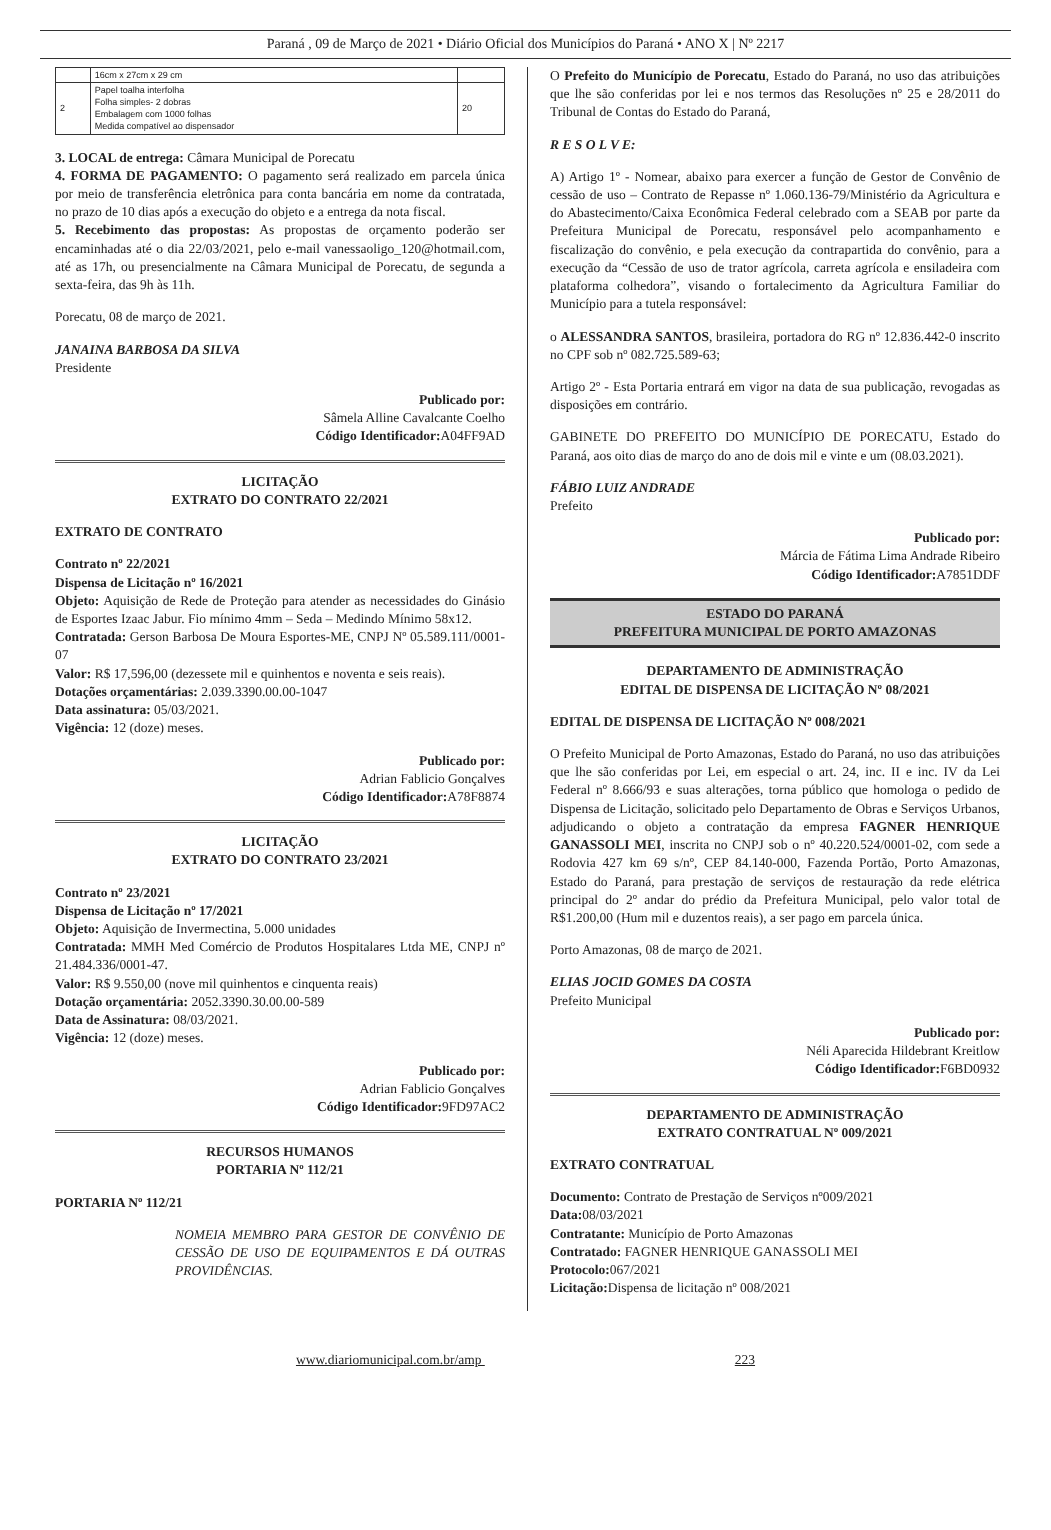Paraná , 09 de Março de 2021 • Diário Oficial dos Municípios do Paraná • ANO X | Nº 2217
| | 16cm x 27cm x 29 cm | |
| 2 | Papel toalha interfolha Folha simples- 2 dobras Embalagem com 1000 folhas Medida compatível ao dispensador | 20 |
3. LOCAL de entrega: Câmara Municipal de Porecatu
4. FORMA DE PAGAMENTO: O pagamento será realizado em parcela única por meio de transferência eletrônica para conta bancária em nome da contratada, no prazo de 10 dias após a execução do objeto e a entrega da nota fiscal.
5. Recebimento das propostas: As propostas de orçamento poderão ser encaminhadas até o dia 22/03/2021, pelo e-mail vanessaoligo_120@hotmail.com, até as 17h, ou presencialmente na Câmara Municipal de Porecatu, de segunda a sexta-feira, das 9h às 11h.
Porecatu, 08 de março de 2021.
JANAINA BARBOSA DA SILVA
Presidente
Publicado por:
Sâmela Alline Cavalcante Coelho
Código Identificador: A04FF9AD
LICITAÇÃO
EXTRATO DO CONTRATO 22/2021
EXTRATO DE CONTRATO
Contrato nº 22/2021
Dispensa de Licitação nº 16/2021
Objeto: Aquisição de Rede de Proteção para atender as necessidades do Ginásio de Esportes Izaac Jabur. Fio mínimo 4mm – Seda – Medindo Mínimo 58x12.
Contratada: Gerson Barbosa De Moura Esportes-ME, CNPJ Nº 05.589.111/0001-07
Valor: R$ 17,596,00 (dezessete mil e quinhentos e noventa e seis reais).
Dotações orçamentárias: 2.039.3390.00.00-1047
Data assinatura: 05/03/2021.
Vigência: 12 (doze) meses.
Publicado por:
Adrian Fablicio Gonçalves
Código Identificador: A78F8874
LICITAÇÃO
EXTRATO DO CONTRATO 23/2021
Contrato nº 23/2021
Dispensa de Licitação nº 17/2021
Objeto: Aquisição de Invermectina, 5.000 unidades
Contratada: MMH Med Comércio de Produtos Hospitalares Ltda ME, CNPJ nº 21.484.336/0001-47.
Valor: R$ 9.550,00 (nove mil quinhentos e cinquenta reais)
Dotação orçamentária: 2052.3390.30.00.00-589
Data de Assinatura: 08/03/2021.
Vigência: 12 (doze) meses.
Publicado por:
Adrian Fablicio Gonçalves
Código Identificador: 9FD97AC2
RECURSOS HUMANOS
PORTARIA Nº 112/21
PORTARIA Nº 112/21
NOMEIA MEMBRO PARA GESTOR DE CONVÊNIO DE CESSÃO DE USO DE EQUIPAMENTOS E DÁ OUTRAS PROVIDÊNCIAS.
O Prefeito do Município de Porecatu, Estado do Paraná, no uso das atribuições que lhe são conferidas por lei e nos termos das Resoluções nº 25 e 28/2011 do Tribunal de Contas do Estado do Paraná,
R E S O L V E:
A) Artigo 1º - Nomear, abaixo para exercer a função de Gestor de Convênio de cessão de uso – Contrato de Repasse nº 1.060.136-79/Ministério da Agricultura e do Abastecimento/Caixa Econômica Federal celebrado com a SEAB por parte da Prefeitura Municipal de Porecatu, responsável pelo acompanhamento e fiscalização do convênio, e pela execução da contrapartida do convênio, para a execução da “Cessão de uso de trator agrícola, carreta agrícola e ensiladeira com plataforma colhedora”, visando o fortalecimento da Agricultura Familiar do Município para a tutela responsável:
o ALESSANDRA SANTOS, brasileira, portadora do RG nº 12.836.442-0 inscrito no CPF sob nº 082.725.589-63;
Artigo 2º - Esta Portaria entrará em vigor na data de sua publicação, revogadas as disposições em contrário.
GABINETE DO PREFEITO DO MUNICÍPIO DE PORECATU, Estado do Paraná, aos oito dias de março do ano de dois mil e vinte e um (08.03.2021).
FÁBIO LUIZ ANDRADE
Prefeito
Publicado por:
Márcia de Fátima Lima Andrade Ribeiro
Código Identificador: A7851DDF
ESTADO DO PARANÁ
PREFEITURA MUNICIPAL DE PORTO AMAZONAS
DEPARTAMENTO DE ADMINISTRAÇÃO
EDITAL DE DISPENSA DE LICITAÇÃO Nº 08/2021
EDITAL DE DISPENSA DE LICITAÇÃO Nº 008/2021
O Prefeito Municipal de Porto Amazonas, Estado do Paraná, no uso das atribuições que lhe são conferidas por Lei, em especial o art. 24, inc. II e inc. IV da Lei Federal nº 8.666/93 e suas alterações, torna público que homologa o pedido de Dispensa de Licitação, solicitado pelo Departamento de Obras e Serviços Urbanos, adjudicando o objeto a contratação da empresa FAGNER HENRIQUE GANASSOLI MEI, inscrita no CNPJ sob o nº 40.220.524/0001-02, com sede a Rodovia 427 km 69 s/nº, CEP 84.140-000, Fazenda Portão, Porto Amazonas, Estado do Paraná, para prestação de serviços de restauração da rede elétrica principal do 2º andar do prédio da Prefeitura Municipal, pelo valor total de R$1.200,00 (Hum mil e duzentos reais), a ser pago em parcela única.
Porto Amazonas, 08 de março de 2021.
ELIAS JOCID GOMES DA COSTA
Prefeito Municipal
Publicado por:
Néli Aparecida Hildebrant Kreitlow
Código Identificador: F6BD0932
DEPARTAMENTO DE ADMINISTRAÇÃO
EXTRATO CONTRATUAL Nº 009/2021
EXTRATO CONTRATUAL
Documento: Contrato de Prestação de Serviços nº009/2021
Data: 08/03/2021
Contratante: Município de Porto Amazonas
Contratado: FAGNER HENRIQUE GANASSOLI MEI
Protocolo: 067/2021
Licitação: Dispensa de licitação nº 008/2021
www.diariomunicipal.com.br/amp 223